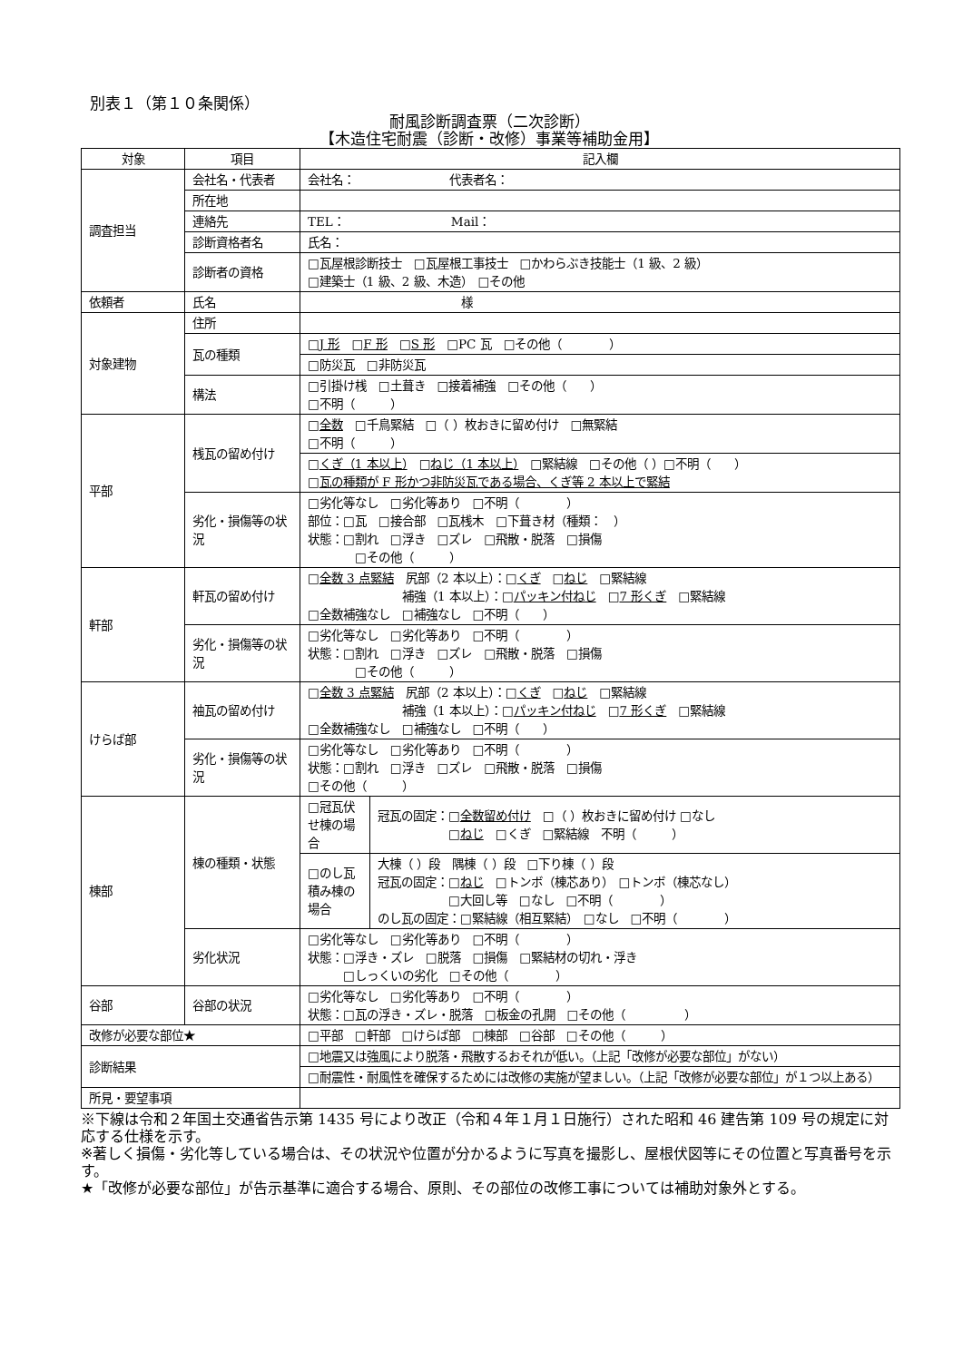別表１（第１０条関係）
耐風診断調査票（二次診断）
【木造住宅耐震（診断・改修）事業等補助金用】
| 対象 | 項目 | 記入欄 | |
| --- | --- | --- | --- |
| 調査担当 | 会社名・代表者 | 会社名： 代表者名： | |
| | 所在地 | | |
| | 連絡先 | TEL： Mail： | |
| | 診断資格者名 | 氏名： | |
| | 診断者の資格 | □瓦屋根診断技士 □瓦屋根工事技士 □かわらぶき技能士（1 級、2 級） □建築士（1 級、2 級、木造） □その他 | |
| 依頼者 | 氏名 | 様 | |
| 対象建物 | 住所 | | |
| | 瓦の種類 | □ J 形 □ F 形 □ S 形 □PC 瓦 □その他（ ） | |
| | | □防災瓦 □非防災瓦 | |
| | 構法 | □引掛け桟 □土葺き □接着補強 □その他（ ） □不明（ ） | |
| 平部 | 桟瓦の留め付け | □ 全数 □千鳥緊結 □（ ）枚おきに留め付け □無緊結 □不明（ ） | |
| | | □ くぎ（1 本以上） □ ねじ（1 本以上） □緊結線 □その他（ ）□不明（ ） □ 瓦の種類が F 形かつ非防災瓦である場合、くぎ等 2 本以上で緊結 | |
| | 劣化・損傷等の状況 | □劣化等なし □劣化等あり □不明（ ） 部位：□瓦 □接合部 □瓦桟木 □下葺き材（種類： ） 状態：□割れ □浮き □ズレ □飛散・脱落 □損傷 □その他（ ） | |
| 軒部 | 軒瓦の留め付け | □ 全数 3 点緊結 尻部（2 本以上）：□ くぎ □ ねじ □緊結線 補強（1 本以上）：□ パッキン付ねじ □ 7 形くぎ □緊結線 □全数補強なし □補強なし □不明（ ） | |
| | 劣化・損傷等の状況 | □劣化等なし □劣化等あり □不明（ ） 状態：□割れ □浮き □ズレ □飛散・脱落 □損傷 □その他（ ） | |
| けらば部 | 袖瓦の留め付け | □ 全数 3 点緊結 尻部（2 本以上）：□ くぎ □ ねじ □緊結線 補強（1 本以上）：□ パッキン付ねじ □ 7 形くぎ □緊結線 □全数補強なし □補強なし □不明（ ） | |
| | 劣化・損傷等の状況 | □劣化等なし □劣化等あり □不明（ ） 状態：□割れ □浮き □ズレ □飛散・脱落 □損傷 □その他（ ） | |
| 棟部 | 棟の種類・状態 | □冠瓦伏せ棟の場合 | 冠瓦の固定：□ 全数留め付け □（ ）枚おきに留め付け □なし □ ねじ □くぎ □緊結線 不明（ ） |
| | | □のし瓦積み棟の場合 | 大棟（ ）段 隅棟（ ）段 □下り棟（ ）段 冠瓦の固定：□ ねじ □トンボ（棟芯あり） □トンボ（棟芯なし） □大回し等 □なし □不明（ ） のし瓦の固定：□緊結線（相互緊結） □なし □不明（ ） |
| | 劣化状況 | □劣化等なし □劣化等あり □不明（ ） 状態：□浮き・ズレ □脱落 □損傷 □緊結材の切れ・浮き □しっくいの劣化 □その他（ ） | |
| 谷部 | 谷部の状況 | □劣化等なし □劣化等あり □不明（ ） 状態：□瓦の浮き・ズレ・脱落 □板金の孔開 □その他（ ） | |
| 改修が必要な部位★ | | □平部 □軒部 □けらば部 □棟部 □谷部 □その他（ ） | |
| 診断結果 | | □地震又は強風により脱落・飛散するおそれが低い。（上記「改修が必要な部位」がない） | |
| | | □耐震性・耐風性を確保するためには改修の実施が望ましい。（上記「改修が必要な部位」が１つ以上ある） | |
| 所見・要望事項 | | | |
※下線は令和２年国土交通省告示第 1435 号により改正（令和４年１月１日施行）された昭和 46 建告第 109 号の規定に対応する仕様を示す。
※著しく損傷・劣化等している場合は、その状況や位置が分かるように写真を撮影し、屋根伏図等にその位置と写真番号を示す。
★「改修が必要な部位」が告示基準に適合する場合、原則、その部位の改修工事については補助対象外とする。